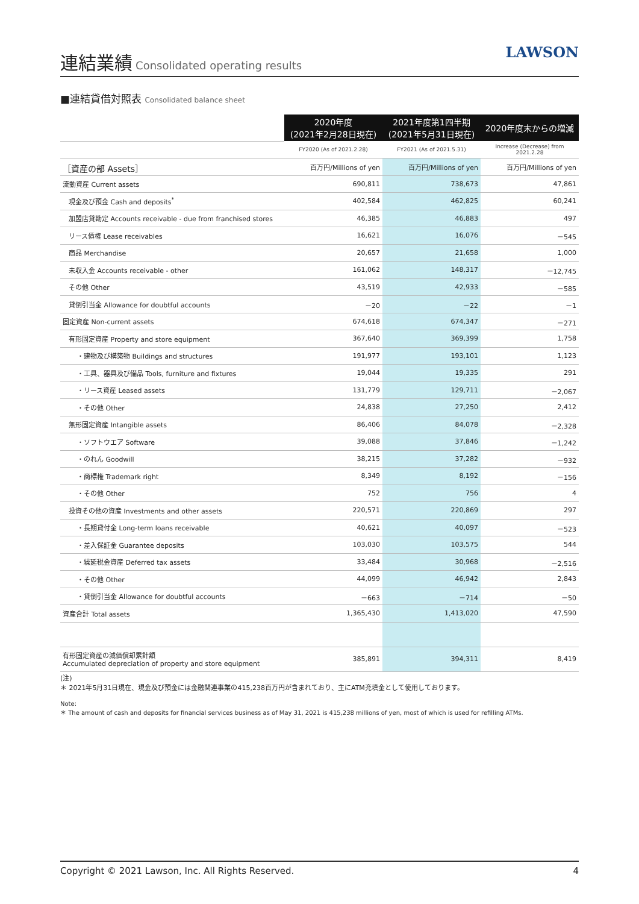連結業績
Consolidated operating results
LAWSON
■連結貸借対照表 Consolidated balance sheet
| | 2020年度 (2021年2月28日現在) | 2021年度第1四半期 (2021年5月31日現在) | 2020年度末からの増減 |
| --- | --- | --- | --- |
| | FY2020 (As of 2021.2.28) | FY2021 (As of 2021.5.31) | Increase (Decrease) from 2021.2.28 |
| ［資産の部 Assets］ | 百万円/Millions of yen | 百万円/Millions of yen | 百万円/Millions of yen |
| 流動資産 Current assets | 690,811 | 738,673 | 47,861 |
| 現金及び預金 Cash and deposits<sup>*</sup> | 402,584 | 462,825 | 60,241 |
| 加盟店貸勘定 Accounts receivable - due from franchised stores | 46,385 | 46,883 | 497 |
| リース債権 Lease receivables | 16,621 | 16,076 | －545 |
| 商品 Merchandise | 20,657 | 21,658 | 1,000 |
| 未収入金 Accounts receivable - other | 161,062 | 148,317 | －12,745 |
| その他 Other | 43,519 | 42,933 | －585 |
| 貸倒引当金 Allowance for doubtful accounts | －20 | －22 | －1 |
| 固定資産 Non-current assets | 674,618 | 674,347 | －271 |
| 有形固定資産 Property and store equipment | 367,640 | 369,399 | 1,758 |
| ・建物及び構築物 Buildings and structures | 191,977 | 193,101 | 1,123 |
| ・工具、器具及び備品 Tools, furniture and fixtures | 19,044 | 19,335 | 291 |
| ・リース資産 Leased assets | 131,779 | 129,711 | －2,067 |
| ・その他 Other | 24,838 | 27,250 | 2,412 |
| 無形固定資産 Intangible assets | 86,406 | 84,078 | －2,328 |
| ・ソフトウエア Software | 39,088 | 37,846 | －1,242 |
| ・のれん Goodwill | 38,215 | 37,282 | －932 |
| ・商標権 Trademark right | 8,349 | 8,192 | －156 |
| ・その他 Other | 752 | 756 | 4 |
| 投資その他の資産 Investments and other assets | 220,571 | 220,869 | 297 |
| ・長期貸付金 Long-term loans receivable | 40,621 | 40,097 | －523 |
| ・差入保証金 Guarantee deposits | 103,030 | 103,575 | 544 |
| ・繰延税金資産 Deferred tax assets | 33,484 | 30,968 | －2,516 |
| ・その他 Other | 44,099 | 46,942 | 2,843 |
| ・貸倒引当金 Allowance for doubtful accounts | －663 | －714 | －50 |
| 資産合計 Total assets | 1,365,430 | 1,413,020 | 47,590 |
| 有形固定資産の減価償却累計額 Accumulated depreciation of property and store equipment | 385,891 | 394,311 | 8,419 |
(注)
＊ 2021年5月31日現在、現金及び預金には金融関連事業の415,238百万円が含まれており、主にATM充填金として使用しております。
Note:
＊ The amount of cash and deposits for financial services business as of May 31, 2021 is 415,238 millions of yen, most of which is used for refilling ATMs.
Copyright © 2021 Lawson, Inc. All Rights Reserved. 4